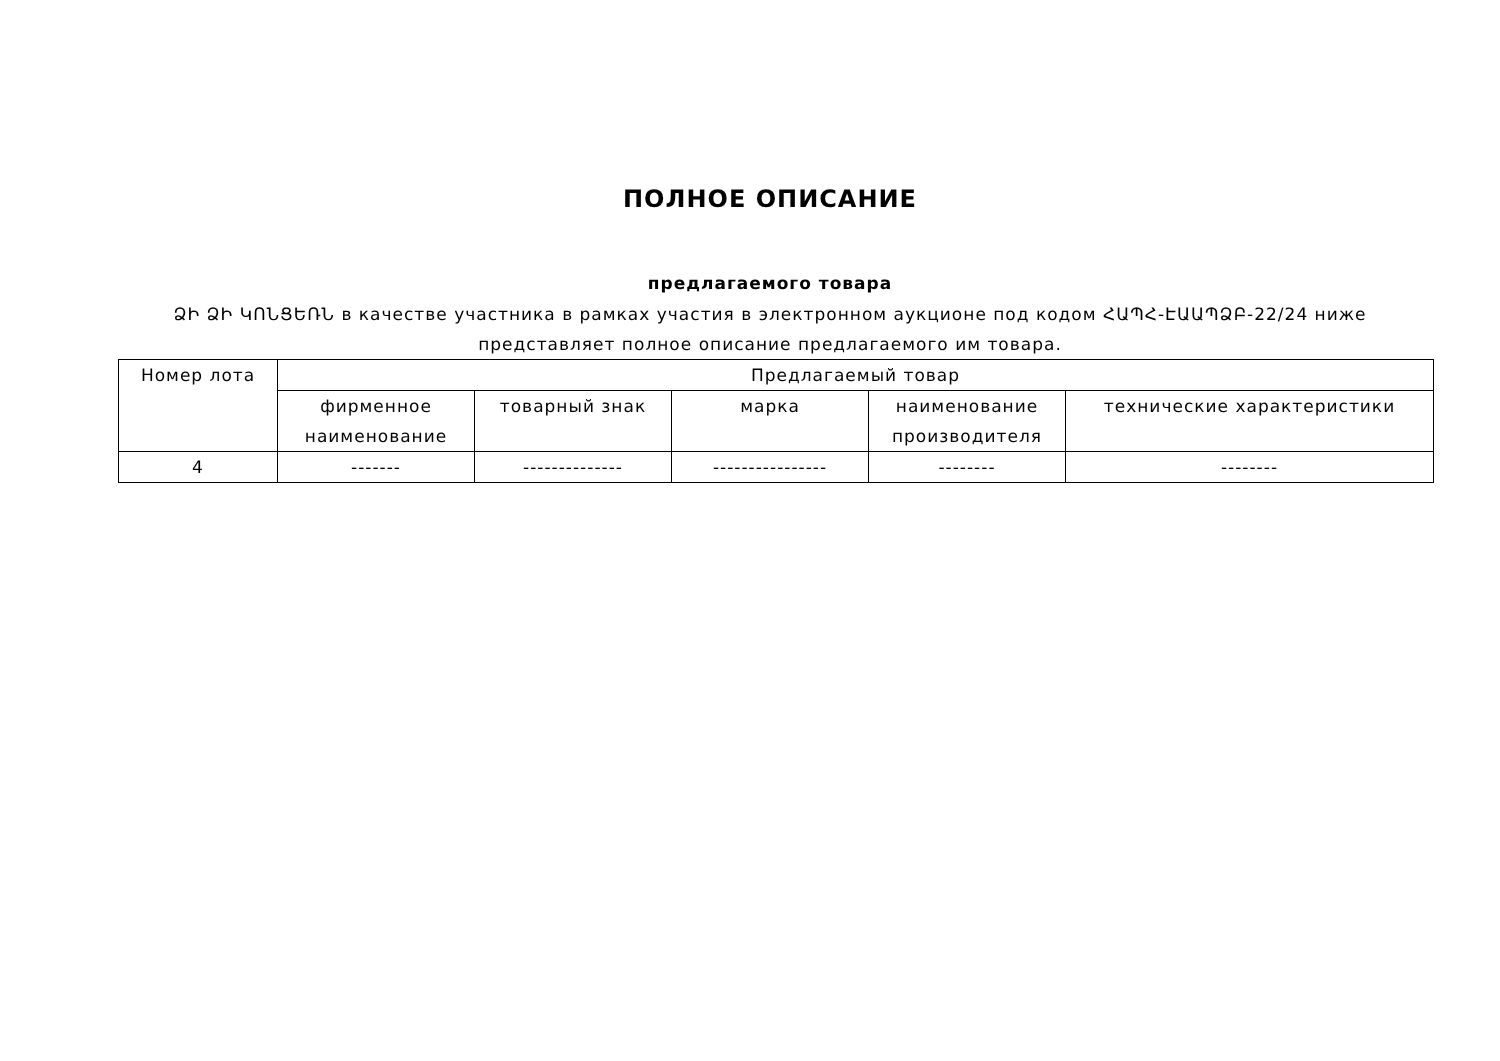ПОЛНОЕ ОПИСАНИЕ
предлагаемого товара
ՁԻ ՁԻ ԿՈՆՑԵՌՆ в качестве участника в рамках участия в электронном аукционе под кодом ՀԱՊՀ-ԷԱԱՊՁԲ-22/24 ниже представляет полное описание предлагаемого им товара.
| Номер лота | Предлагаемый товар | | | | |
| --- | --- | --- | --- | --- | --- |
| | фирменное наименование | товарный знак | марка | наименование производителя | технические характеристики |
| 4 | ------- | -------------- | ---------------- | -------- | -------- |